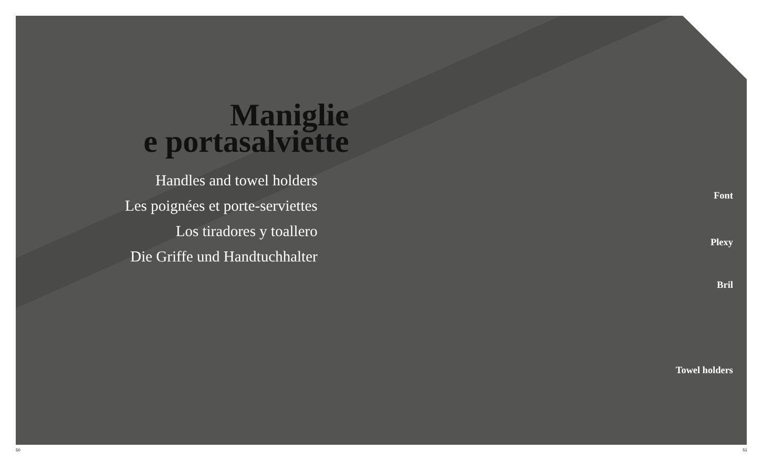Maniglie
e portasalviette
Handles and towel holders
Les poignées et porte-serviettes
Los tiradores y toallero
Die Griffe und Handtuchhalter
Font
Plexy
Bril
Towel holders
50 51